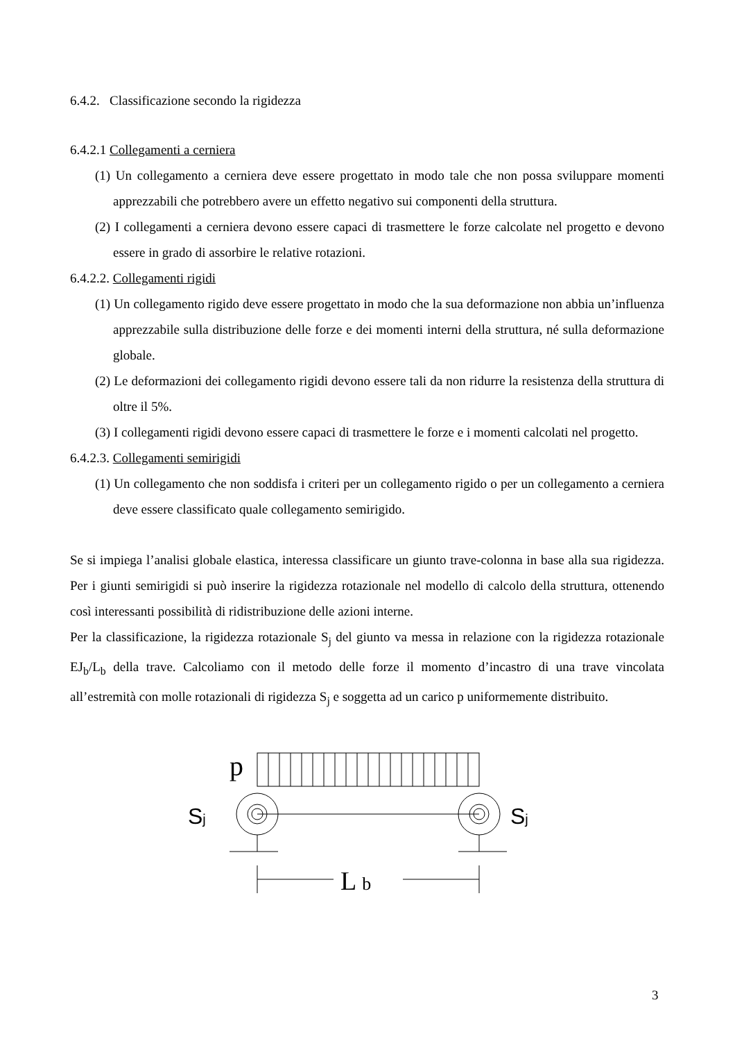6.4.2. Classificazione secondo la rigidezza
6.4.2.1 Collegamenti a cerniera
(1) Un collegamento a cerniera deve essere progettato in modo tale che non possa sviluppare momenti apprezzabili che potrebbero avere un effetto negativo sui componenti della struttura.
(2) I collegamenti a cerniera devono essere capaci di trasmettere le forze calcolate nel progetto e devono essere in grado di assorbire le relative rotazioni.
6.4.2.2. Collegamenti rigidi
(1) Un collegamento rigido deve essere progettato in modo che la sua deformazione non abbia un’influenza apprezzabile sulla distribuzione delle forze e dei momenti interni della struttura, né sulla deformazione globale.
(2) Le deformazioni dei collegamento rigidi devono essere tali da non ridurre la resistenza della struttura di oltre il 5%.
(3) I collegamenti rigidi devono essere capaci di trasmettere le forze e i momenti calcolati nel progetto.
6.4.2.3. Collegamenti semirigidi
(1) Un collegamento che non soddisfa i criteri per un collegamento rigido o per un collegamento a cerniera deve essere classificato quale collegamento semirigido.
Se si impiega l’analisi globale elastica, interessa classificare un giunto trave-colonna in base alla sua rigidezza. Per i giunti semirigidi si può inserire la rigidezza rotazionale nel modello di calcolo della struttura, ottenendo così interessanti possibilità di ridistribuzione delle azioni interne.
Per la classificazione, la rigidezza rotazionale S<sub>j</sub> del giunto va messa in relazione con la rigidezza rotazionale EJ<sub>b</sub>/L<sub>b</sub> della trave. Calcoliamo con il metodo delle forze il momento d’incastro di una trave vincolata all’estremità con molle rotazionali di rigidezza S<sub>j</sub> e soggetta ad un carico p uniformemente distribuito.
p
Sj
Sj
L b
3